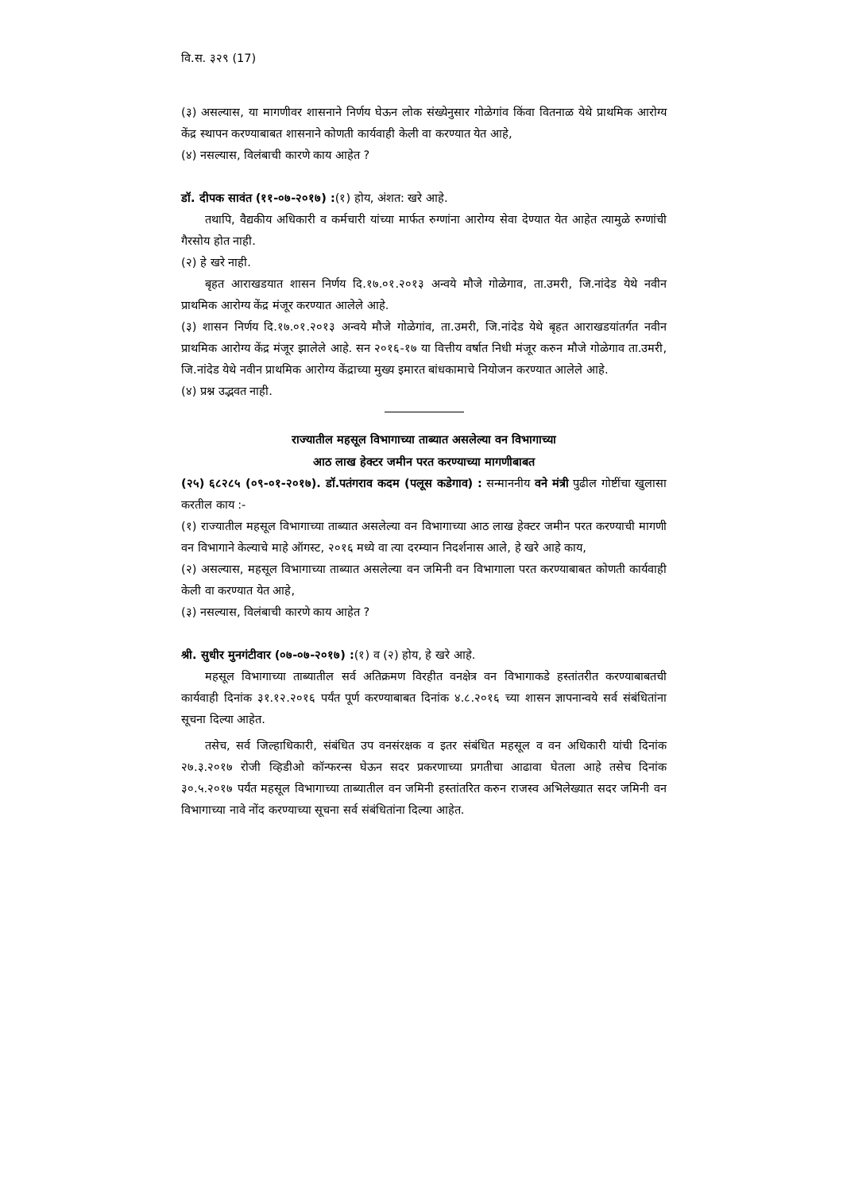वि.स. ३२९ (17)
(३) असल्यास, या मागणीवर शासनाने निर्णय घेऊन लोक संख्येनुसार गोळेगांव किंवा वितनाळ येथे प्राथमिक आरोग्य केंद्र स्थापन करण्याबाबत शासनाने कोणती कार्यवाही केली वा करण्यात येत आहे,
(४) नसल्यास, विलंबाची कारणे काय आहेत ?
डॉ. दीपक सावंत (११-०७-२०१७) :(१) होय, अंशत: खरे आहे.
तथापि, वैद्यकीय अधिकारी व कर्मचारी यांच्या मार्फत रुग्णांना आरोग्य सेवा देण्यात येत आहेत त्यामुळे रुग्णांची गैरसोय होत नाही.
(२) हे खरे नाही.
बृहत आराखडयात शासन निर्णय दि.१७.०१.२०१३ अन्वये मौजे गोळेगाव, ता.उमरी, जि.नांदेड येथे नवीन प्राथमिक आरोग्य केंद्र मंजूर करण्यात आलेले आहे.
(३) शासन निर्णय दि.१७.०१.२०१३ अन्वये मौजे गोळेगांव, ता.उमरी, जि.नांदेड येथे बृहत आराखडयांतर्गत नवीन प्राथमिक आरोग्य केंद्र मंजूर झालेले आहे. सन २०१६-१७ या वित्तीय वर्षात निधी मंजूर करुन मौजे गोळेगाव ता.उमरी, जि.नांदेड येथे नवीन प्राथमिक आरोग्य केंद्राच्या मुख्य इमारत बांधकामाचे नियोजन करण्यात आलेले आहे.
(४) प्रश्न उद्भवत नाही.
राज्यातील महसूल विभागाच्या ताब्यात असलेल्या वन विभागाच्या
आठ लाख हेक्टर जमीन परत करण्याच्या मागणीबाबत
(२५) ६८२८५ (०९-०१-२०१७). डॉ.पतंगराव कदम (पलूस कडेगाव) : सन्माननीय वने मंत्री पुढील गोष्टींचा खुलासा करतील काय :-
(१) राज्यातील महसूल विभागाच्या ताब्यात असलेल्या वन विभागाच्या आठ लाख हेक्टर जमीन परत करण्याची मागणी वन विभागाने केल्याचे माहे ऑगस्ट, २०१६ मध्ये वा त्या दरम्यान निदर्शनास आले, हे खरे आहे काय,
(२) असल्यास, महसूल विभागाच्या ताब्यात असलेल्या वन जमिनी वन विभागाला परत करण्याबाबत कोणती कार्यवाही केली वा करण्यात येत आहे,
(३) नसल्यास, विलंबाची कारणे काय आहेत ?
श्री. सुधीर मुनगंटीवार (०७-०७-२०१७) :(१) व (२) होय, हे खरे आहे.
महसूल विभागाच्या ताब्यातील सर्व अतिक्रमण विरहीत वनक्षेत्र वन विभागाकडे हस्तांतरीत करण्याबाबतची कार्यवाही दिनांक ३१.१२.२०१६ पर्यंत पूर्ण करण्याबाबत दिनांक ४.८.२०१६ च्या शासन ज्ञापनान्वये सर्व संबंधितांना सूचना दिल्या आहेत.
तसेच, सर्व जिल्हाधिकारी, संबंधित उप वनसंरक्षक व इतर संबंधित महसूल व वन अधिकारी यांची दिनांक २७.३.२०१७ रोजी व्हिडीओ कॉन्फरन्स घेऊन सदर प्रकरणाच्या प्रगतीचा आढावा घेतला आहे तसेच दिनांक ३०.५.२०१७ पर्यंत महसूल विभागाच्या ताब्यातील वन जमिनी हस्तांतरित करुन राजस्व अभिलेख्यात सदर जमिनी वन विभागाच्या नावे नोंद करण्याच्या सूचना सर्व संबंधितांना दिल्या आहेत.